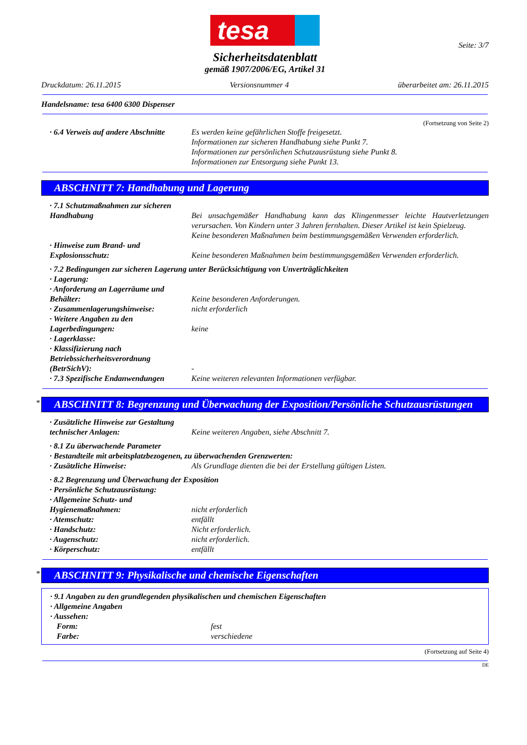Seite: 3/7
tesa
Sicherheitsdatenblatt
gemäß 1907/2006/EG, Artikel 31
Druckdatum: 26.11.2015 Versionsnummer 4 überarbeitet am: 26.11.2015
Handelsname: tesa 6400 6300 Dispenser
(Fortsetzung von Seite 2)
· 6.4 Verweis auf andere Abschnitte
Es werden keine gefährlichen Stoffe freigesetzt.
Informationen zur sicheren Handhabung siehe Punkt 7.
Informationen zur persönlichen Schutzausrüstung siehe Punkt 8.
Informationen zur Entsorgung siehe Punkt 13.
ABSCHNITT 7: Handhabung und Lagerung
· 7.1 Schutzmaßnahmen zur sicheren Handhabung
Bei unsachgemäßer Handhabung kann das Klingenmesser leichte Hautverletzungen verursachen. Von Kindern unter 3 Jahren fernhalten. Dieser Artikel ist kein Spielzeug.
Keine besonderen Maßnahmen beim bestimmungsgemäßen Verwenden erforderlich.
· Hinweise zum Brand- und Explosionsschutz:
Keine besonderen Maßnahmen beim bestimmungsgemäßen Verwenden erforderlich.
· 7.2 Bedingungen zur sicheren Lagerung unter Berücksichtigung von Unverträglichkeiten
· Lagerung:
· Anforderung an Lagerräume und Behälter:
Keine besonderen Anforderungen.
· Zusammenlagerungshinweise: nicht erforderlich
· Weitere Angaben zu den Lagerbedingungen:
keine
· Lagerklasse:
· Klassifizierung nach Betriebssicherheitsverordnung (BetrSichV):
-
· 7.3 Spezifische Endanwendungen
Keine weiteren relevanten Informationen verfügbar.
* ABSCHNITT 8: Begrenzung und Überwachung der Exposition/Persönliche Schutzausrüstungen
· Zusätzliche Hinweise zur Gestaltung technischer Anlagen:
Keine weiteren Angaben, siehe Abschnitt 7.
· 8.1 Zu überwachende Parameter
· Bestandteile mit arbeitsplatzbezogenen, zu überwachenden Grenzwerten:
· Zusätzliche Hinweise: Als Grundlage dienten die bei der Erstellung gültigen Listen.
· 8.2 Begrenzung und Überwachung der Exposition
· Persönliche Schutzausrüstung:
· Allgemeine Schutz- und Hygienemaßnahmen:
nicht erforderlich
· Atemschutz: entfällt
· Handschutz: Nicht erforderlich.
· Augenschutz: nicht erforderlich.
· Körperschutz: entfällt
* ABSCHNITT 9: Physikalische und chemische Eigenschaften
· 9.1 Angaben zu den grundlegenden physikalischen und chemischen Eigenschaften
· Allgemeine Angaben
· Aussehen:
Form: fest
Farbe: verschiedene
(Fortsetzung auf Seite 4)
DE